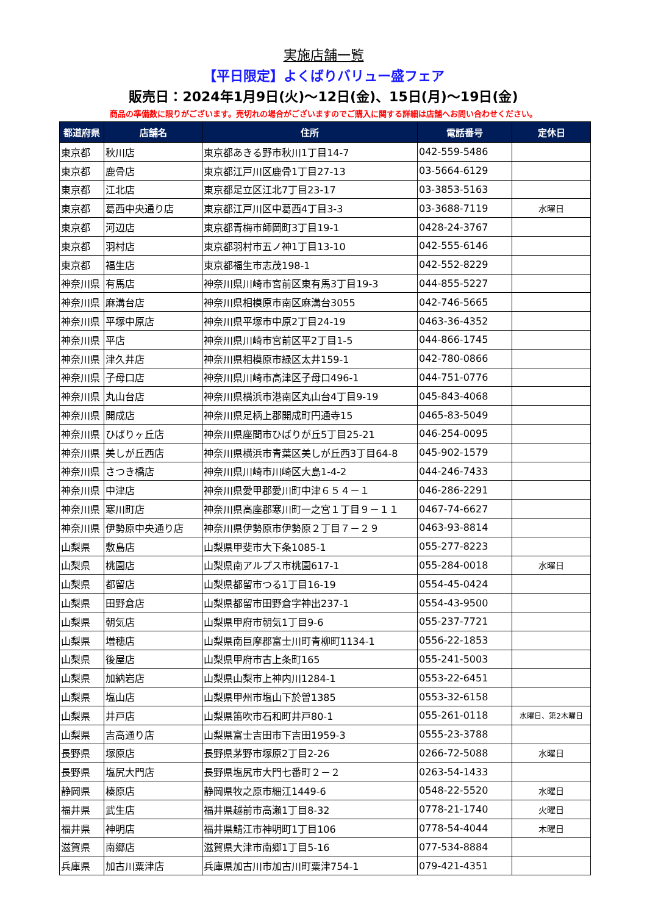実施店舗一覧
【平日限定】よくばりバリュー盛フェア
販売日：2024年1月9日(火)～12日(金)、15日(月)～19日(金)
商品の準備数に限りがございます。売切れの場合がございますのでご購入に関する詳細は店舗へお問い合わせください。
| 都道府県 | 店舗名 | 住所 | 電話番号 | 定休日 |
| --- | --- | --- | --- | --- |
| 東京都 | 秋川店 | 東京都あきる野市秋川1丁目14-7 | 042-559-5486 | |
| 東京都 | 鹿骨店 | 東京都江戸川区鹿骨1丁目27-13 | 03-5664-6129 | |
| 東京都 | 江北店 | 東京都足立区江北7丁目23-17 | 03-3853-5163 | |
| 東京都 | 葛西中央通り店 | 東京都江戸川区中葛西4丁目3-3 | 03-3688-7119 | 水曜日 |
| 東京都 | 河辺店 | 東京都青梅市師岡町3丁目19-1 | 0428-24-3767 | |
| 東京都 | 羽村店 | 東京都羽村市五ノ神1丁目13-10 | 042-555-6146 | |
| 東京都 | 福生店 | 東京都福生市志茂198-1 | 042-552-8229 | |
| 神奈川県 | 有馬店 | 神奈川県川崎市宮前区東有馬3丁目19-3 | 044-855-5227 | |
| 神奈川県 | 麻溝台店 | 神奈川県相模原市南区麻溝台3055 | 042-746-5665 | |
| 神奈川県 | 平塚中原店 | 神奈川県平塚市中原2丁目24-19 | 0463-36-4352 | |
| 神奈川県 | 平店 | 神奈川県川崎市宮前区平2丁目1-5 | 044-866-1745 | |
| 神奈川県 | 津久井店 | 神奈川県相模原市緑区太井159-1 | 042-780-0866 | |
| 神奈川県 | 子母口店 | 神奈川県川崎市高津区子母口496-1 | 044-751-0776 | |
| 神奈川県 | 丸山台店 | 神奈川県横浜市港南区丸山台4丁目9-19 | 045-843-4068 | |
| 神奈川県 | 開成店 | 神奈川県足柄上郡開成町円通寺15 | 0465-83-5049 | |
| 神奈川県 | ひばりヶ丘店 | 神奈川県座間市ひばりが丘5丁目25-21 | 046-254-0095 | |
| 神奈川県 | 美しが丘西店 | 神奈川県横浜市青葉区美しが丘西3丁目64-8 | 045-902-1579 | |
| 神奈川県 | さつき橋店 | 神奈川県川崎市川崎区大島1-4-2 | 044-246-7433 | |
| 神奈川県 | 中津店 | 神奈川県愛甲郡愛川町中津６５４－１ | 046-286-2291 | |
| 神奈川県 | 寒川町店 | 神奈川県高座郡寒川町一之宮１丁目９－１１ | 0467-74-6627 | |
| 神奈川県 | 伊勢原中央通り店 | 神奈川県伊勢原市伊勢原２丁目７－２９ | 0463-93-8814 | |
| 山梨県 | 敷島店 | 山梨県甲斐市大下条1085-1 | 055-277-8223 | |
| 山梨県 | 桃園店 | 山梨県南アルプス市桃園617-1 | 055-284-0018 | 水曜日 |
| 山梨県 | 都留店 | 山梨県都留市つる1丁目16-19 | 0554-45-0424 | |
| 山梨県 | 田野倉店 | 山梨県都留市田野倉字神出237-1 | 0554-43-9500 | |
| 山梨県 | 朝気店 | 山梨県甲府市朝気1丁目9-6 | 055-237-7721 | |
| 山梨県 | 増穂店 | 山梨県南巨摩郡富士川町青柳町1134-1 | 0556-22-1853 | |
| 山梨県 | 後屋店 | 山梨県甲府市古上条町165 | 055-241-5003 | |
| 山梨県 | 加納岩店 | 山梨県山梨市上神内川1284-1 | 0553-22-6451 | |
| 山梨県 | 塩山店 | 山梨県甲州市塩山下於曽1385 | 0553-32-6158 | |
| 山梨県 | 井戸店 | 山梨県笛吹市石和町井戸80-1 | 055-261-0118 | 水曜日、第2木曜日 |
| 山梨県 | 吉高通り店 | 山梨県富士吉田市下吉田1959-3 | 0555-23-3788 | |
| 長野県 | 塚原店 | 長野県茅野市塚原2丁目2-26 | 0266-72-5088 | 水曜日 |
| 長野県 | 塩尻大門店 | 長野県塩尻市大門七番町２－２ | 0263-54-1433 | |
| 静岡県 | 榛原店 | 静岡県牧之原市細江1449-6 | 0548-22-5520 | 水曜日 |
| 福井県 | 武生店 | 福井県越前市高瀬1丁目8-32 | 0778-21-1740 | 火曜日 |
| 福井県 | 神明店 | 福井県鯖江市神明町1丁目106 | 0778-54-4044 | 木曜日 |
| 滋賀県 | 南郷店 | 滋賀県大津市南郷1丁目5-16 | 077-534-8884 | |
| 兵庫県 | 加古川粟津店 | 兵庫県加古川市加古川町粟津754-1 | 079-421-4351 | |